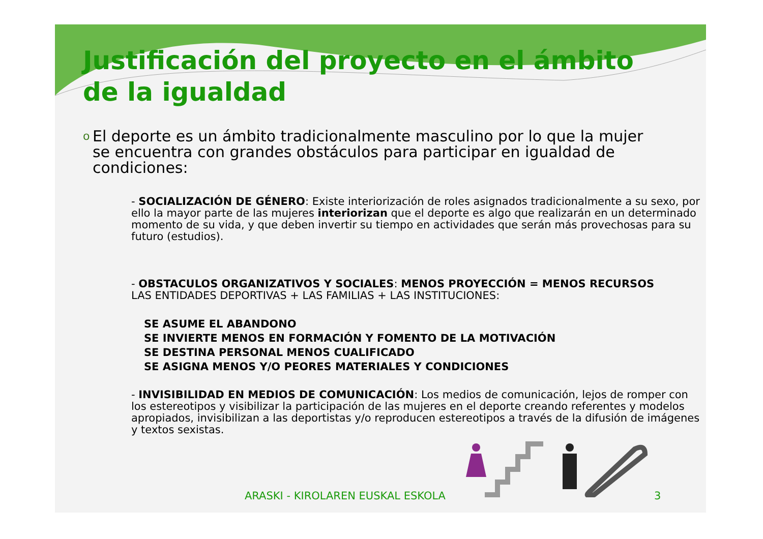Justificación del proyecto en el ámbito de la igualdad
o El deporte es un ámbito tradicionalmente masculino por lo que la mujer se encuentra con grandes obstáculos para participar en igualdad de condiciones:
- SOCIALIZACIÓN DE GÉNERO: Existe interiorización de roles asignados tradicionalmente a su sexo, por ello la mayor parte de las mujeres interiorizan que el deporte es algo que realizarán en un determinado momento de su vida, y que deben invertir su tiempo en actividades que serán más provechosas para su futuro (estudios).
- OBSTACULOS ORGANIZATIVOS Y SOCIALES: MENOS PROYECCIÓN = MENOS RECURSOS
LAS ENTIDADES DEPORTIVAS + LAS FAMILIAS + LAS INSTITUCIONES:
SE ASUME EL ABANDONO
SE INVIERTE MENOS EN FORMACIÓN Y FOMENTO DE LA MOTIVACIÓN
SE DESTINA PERSONAL MENOS CUALIFICADO
SE ASIGNA MENOS Y/O PEORES MATERIALES Y CONDICIONES
- INVISIBILIDAD EN MEDIOS DE COMUNICACIÓN: Los medios de comunicación, lejos de romper con los estereotipos y visibilizar la participación de las mujeres en el deporte creando referentes y modelos apropiados, invisibilizan a las deportistas y/o reproducen estereotipos a través de la difusión de imágenes y textos sexistas.
ARASKI - KIROLAREN EUSKAL ESKOLA 3